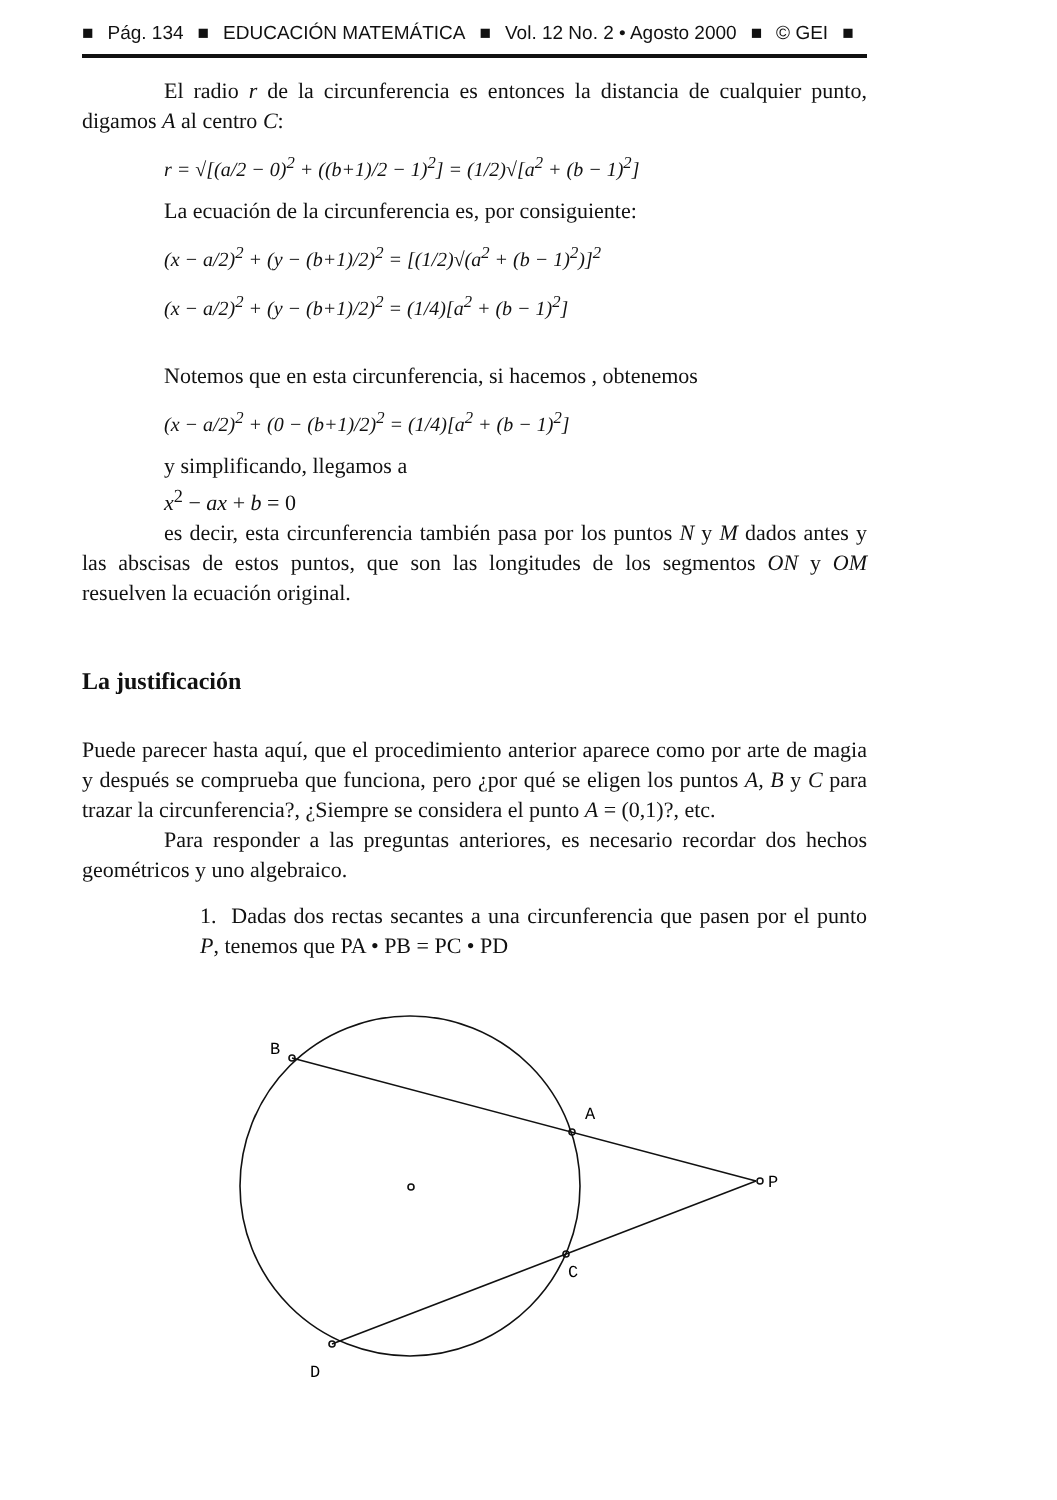■ Pág. 134 ■ EDUCACIÓN MATEMÁTICA ■ Vol. 12 No. 2 • Agosto 2000 ■ © GEI ■
El radio r de la circunferencia es entonces la distancia de cualquier punto, digamos A al centro C:
r = √[(a/2 − 0)<sup>2</sup> + ((b+1)/2 − 1)<sup>2</sup>] = (1/2)√[a<sup>2</sup> + (b − 1)<sup>2</sup>]
La ecuación de la circunferencia es, por consiguiente:
(x − a/2)<sup>2</sup> + (y − (b+1)/2)<sup>2</sup> = [(1/2)√(a<sup>2</sup> + (b − 1)<sup>2</sup>)]<sup>2</sup>
(x − a/2)<sup>2</sup> + (y − (b+1)/2)<sup>2</sup> = (1/4)[a<sup>2</sup> + (b − 1)<sup>2</sup>]
Notemos que en esta circunferencia, si hacemos , obtenemos
(x − a/2)<sup>2</sup> + (0 − (b+1)/2)<sup>2</sup> = (1/4)[a<sup>2</sup> + (b − 1)<sup>2</sup>]
y simplificando, llegamos a
x<sup>2</sup> − ax + b = 0
es decir, esta circunferencia también pasa por los puntos N y M dados antes y las abscisas de estos puntos, que son las longitudes de los segmentos ON y OM resuelven la ecuación original.
La justificación
Puede parecer hasta aquí, que el procedimiento anterior aparece como por arte de magia y después se comprueba que funciona, pero ¿por qué se eligen los puntos A, B y C para trazar la circunferencia?, ¿Siempre se considera el punto A = (0,1)?, etc.
Para responder a las preguntas anteriores, es necesario recordar dos hechos geométricos y uno algebraico.
1. Dadas dos rectas secantes a una circunferencia que pasen por el punto P, tenemos que PA • PB = PC • PD
B
A
P
C
D